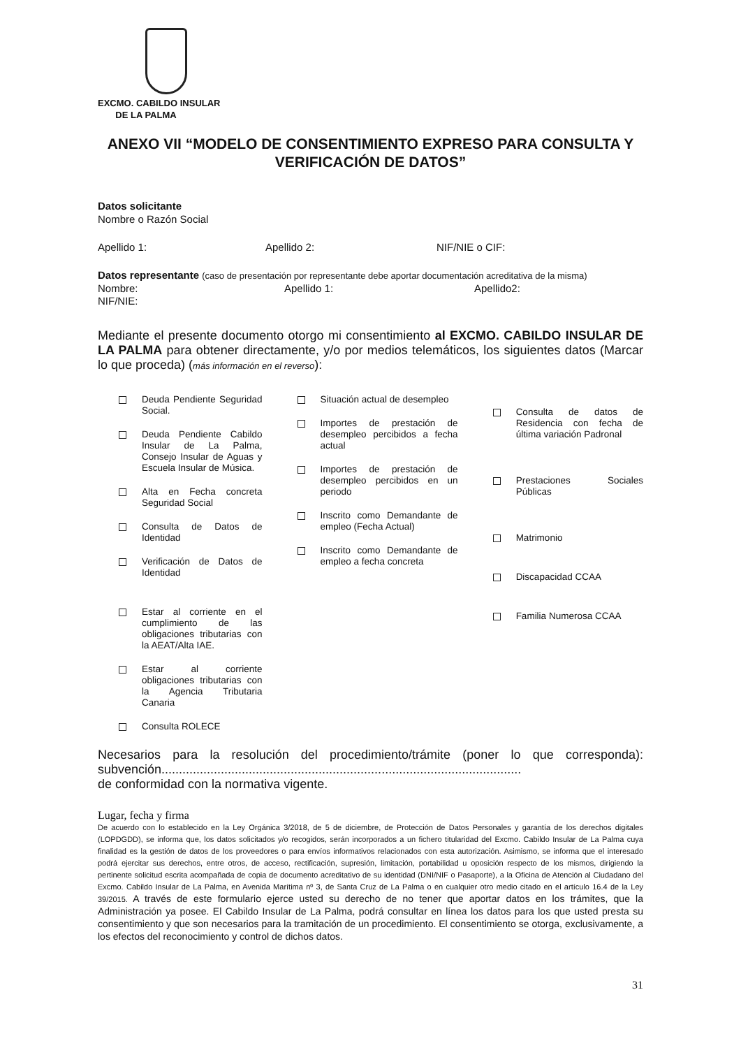EXCMO. CABILDO INSULAR
DE LA PALMA
ANEXO VII “MODELO DE CONSENTIMIENTO EXPRESO PARA CONSULTA Y VERIFICACIÓN DE DATOS”
Datos solicitante
Nombre o Razón Social
Apellido 1: Apellido 2: NIF/NIE o CIF:
Datos representante (caso de presentación por representante debe aportar documentación acreditativa de la misma)
Nombre: Apellido 1: Apellido2:
NIF/NIE:
Mediante el presente documento otorgo mi consentimiento al EXCMO. CABILDO INSULAR DE LA PALMA para obtener directamente, y/o por medios telemáticos, los siguientes datos (Marcar lo que proceda) (más información en el reverso):
Deuda Pendiente Seguridad Social.
Deuda Pendiente Cabildo Insular de La Palma, Consejo Insular de Aguas y Escuela Insular de Música.
Alta en Fecha concreta Seguridad Social
Consulta de Datos de Identidad
Verificación de Datos de Identidad
Estar al corriente en el cumplimiento de las obligaciones tributarias con la AEAT/Alta IAE.
Estar al corriente obligaciones tributarias con la Agencia Tributaria Canaria
Consulta ROLECE
Situación actual de desempleo
Importes de prestación de desempleo percibidos a fecha actual
Importes de prestación de desempleo percibidos en un periodo
Inscrito como Demandante de empleo (Fecha Actual)
Inscrito como Demandante de empleo a fecha concreta
Consulta de datos de Residencia con fecha de última variación Padronal
Prestaciones Sociales Públicas
Matrimonio
Discapacidad CCAA
Familia Numerosa CCAA
Necesarios para la resolución del procedimiento/trámite (poner lo que corresponda): subvención.......................................................................................................
de conformidad con la normativa vigente.
Lugar, fecha y firma
De acuerdo con lo establecido en la Ley Orgánica 3/2018, de 5 de diciembre, de Protección de Datos Personales y garantía de los derechos digitales (LOPDGDD), se informa que, los datos solicitados y/o recogidos, serán incorporados a un fichero titularidad del Excmo. Cabildo Insular de La Palma cuya finalidad es la gestión de datos de los proveedores o para envíos informativos relacionados con esta autorización. Asimismo, se informa que el interesado podrá ejercitar sus derechos, entre otros, de acceso, rectificación, supresión, limitación, portabilidad u oposición respecto de los mismos, dirigiendo la pertinente solicitud escrita acompañada de copia de documento acreditativo de su identidad (DNI/NIF o Pasaporte), a la Oficina de Atención al Ciudadano del Excmo. Cabildo Insular de La Palma, en Avenida Marítima nº 3, de Santa Cruz de La Palma o en cualquier otro medio citado en el artículo 16.4 de la Ley 39/2015. A través de este formulario ejerce usted su derecho de no tener que aportar datos en los trámites, que la Administración ya posee. El Cabildo Insular de La Palma, podrá consultar en línea los datos para los que usted presta su consentimiento y que son necesarios para la tramitación de un procedimiento. El consentimiento se otorga, exclusivamente, a los efectos del reconocimiento y control de dichos datos.
31